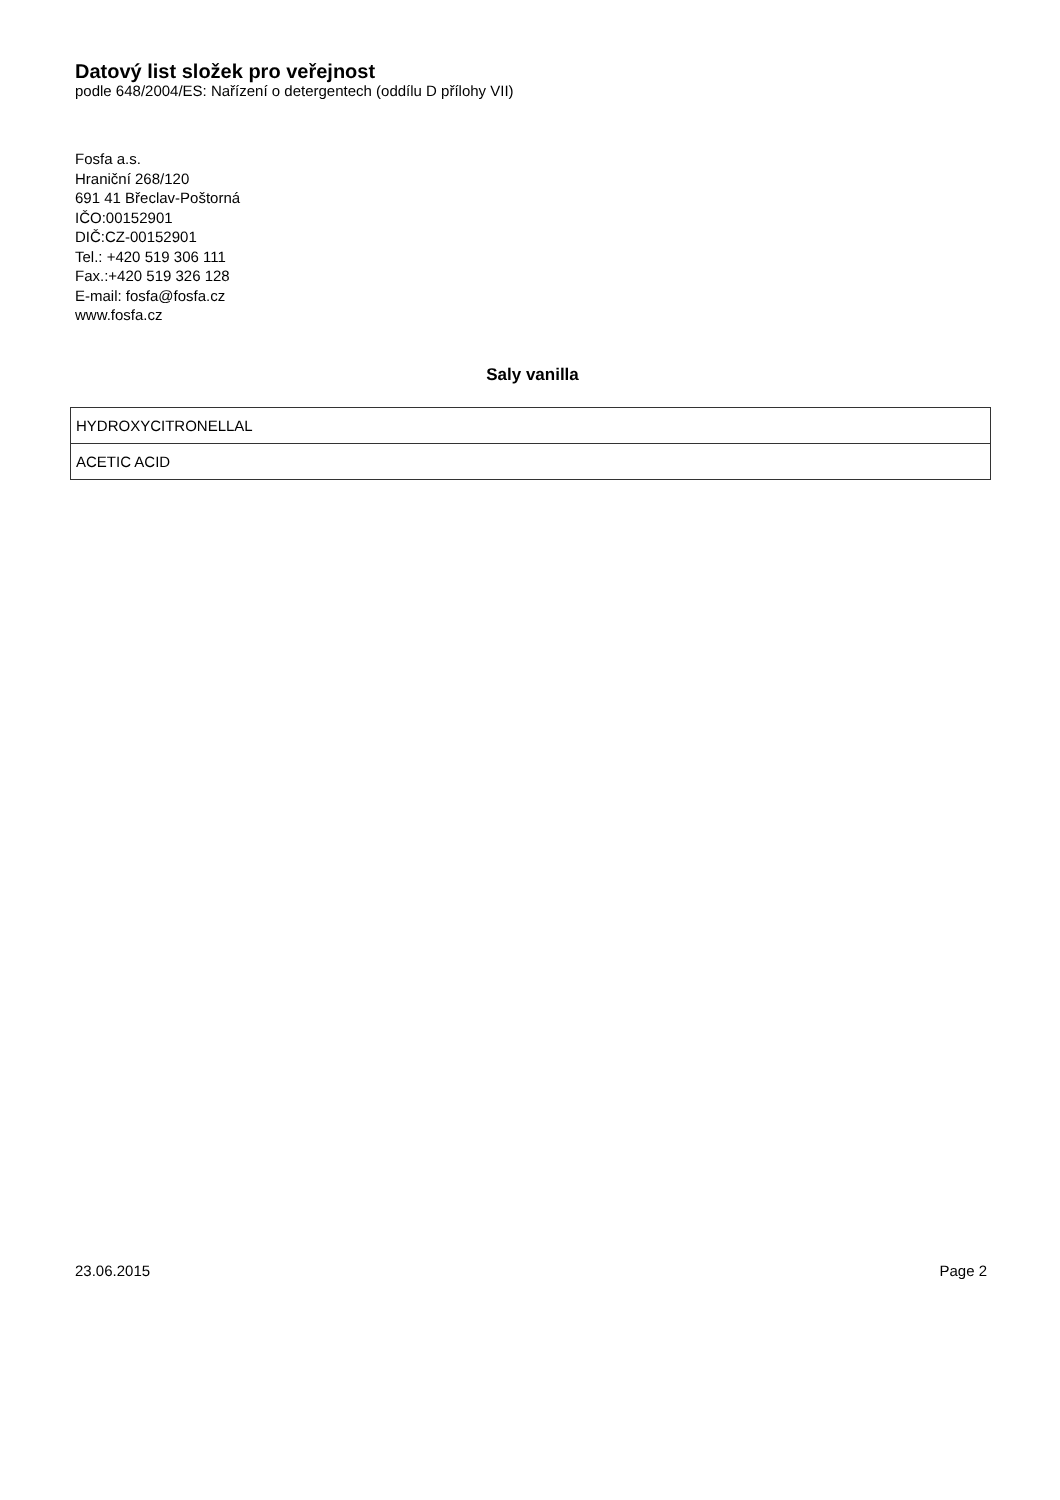Datový list složek pro veřejnost
podle 648/2004/ES: Nařízení o detergentech (oddílu D přílohy VII)
Fosfa a.s.
Hraniční 268/120
691 41 Břeclav-Poštorná
IČO:00152901
DIČ:CZ-00152901
Tel.: +420 519 306 111
Fax.:+420 519 326 128
E-mail: fosfa@fosfa.cz
www.fosfa.cz
Saly vanilla
| HYDROXYCITRONELLAL |
| ACETIC ACID |
23.06.2015 Page 2